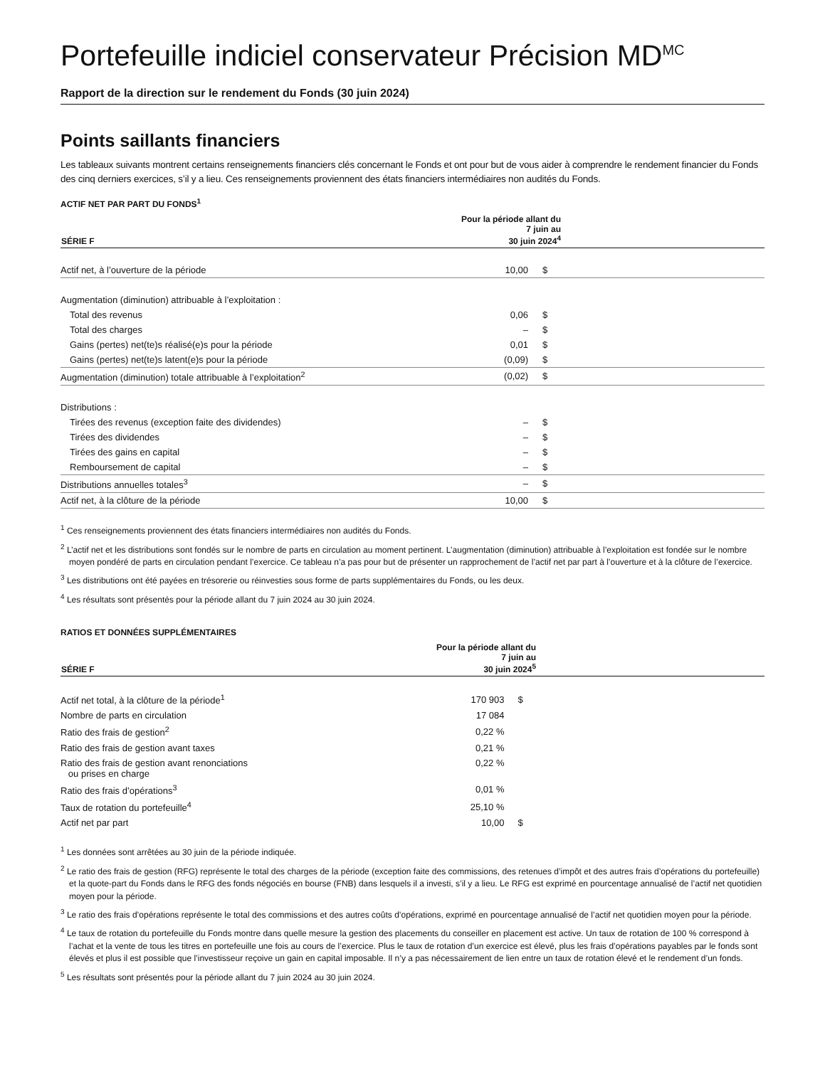Portefeuille indiciel conservateur Précision MD<sup>MC</sup>
Rapport de la direction sur le rendement du Fonds (30 juin 2024)
Points saillants financiers
Les tableaux suivants montrent certains renseignements financiers clés concernant le Fonds et ont pour but de vous aider à comprendre le rendement financier du Fonds des cinq derniers exercices, s’il y a lieu. Ces renseignements proviennent des états financiers intermédiaires non audités du Fonds.
ACTIF NET PAR PART DU FONDS<sup>1</sup>
| SÉRIE F | Pour la période allant du 7 juin au 30 juin 2024<sup>4</sup> | | |
| --- | --- | --- | --- |
| Actif net, à l’ouverture de la période | 10,00 | $ | |
| Augmentation (diminution) attribuable à l’exploitation : | | | |
| Total des revenus | 0,06 | $ | |
| Total des charges | – | $ | |
| Gains (pertes) net(te)s réalisé(e)s pour la période | 0,01 | $ | |
| Gains (pertes) net(te)s latent(e)s pour la période | (0,09) | $ | |
| Augmentation (diminution) totale attribuable à l’exploitation<sup>2</sup> | (0,02) | $ | |
| Distributions : | | | |
| Tirées des revenus (exception faite des dividendes) | – | $ | |
| Tirées des dividendes | – | $ | |
| Tirées des gains en capital | – | $ | |
| Remboursement de capital | – | $ | |
| Distributions annuelles totales<sup>3</sup> | – | $ | |
| Actif net, à la clôture de la période | 10,00 | $ | |
<sup>1</sup> Ces renseignements proviennent des états financiers intermédiaires non audités du Fonds.
<sup>2</sup> L’actif net et les distributions sont fondés sur le nombre de parts en circulation au moment pertinent. L’augmentation (diminution) attribuable à l’exploitation est fondée sur le nombre moyen pondéré de parts en circulation pendant l’exercice. Ce tableau n’a pas pour but de présenter un rapprochement de l’actif net par part à l’ouverture et à la clôture de l’exercice.
<sup>3</sup> Les distributions ont été payées en trésorerie ou réinvesties sous forme de parts supplémentaires du Fonds, ou les deux.
<sup>4</sup> Les résultats sont présentés pour la période allant du 7 juin 2024 au 30 juin 2024.
RATIOS ET DONNÉES SUPPLÉMENTAIRES
| SÉRIE F | Pour la période allant du 7 juin au 30 juin 2024<sup>5</sup> | | |
| --- | --- | --- | --- |
| Actif net total, à la clôture de la période<sup>1</sup> | 170 903 | $ | |
| Nombre de parts en circulation | 17 084 | | |
| Ratio des frais de gestion<sup>2</sup> | 0,22 % | | |
| Ratio des frais de gestion avant taxes | 0,21 % | | |
| Ratio des frais de gestion avant renonciations ou prises en charge | 0,22 % | | |
| Ratio des frais d’opérations<sup>3</sup> | 0,01 % | | |
| Taux de rotation du portefeuille<sup>4</sup> | 25,10 % | | |
| Actif net par part | 10,00 | $ | |
<sup>1</sup> Les données sont arrêtées au 30 juin de la période indiquée.
<sup>2</sup> Le ratio des frais de gestion (RFG) représente le total des charges de la période (exception faite des commissions, des retenues d’impôt et des autres frais d’opérations du portefeuille) et la quote-part du Fonds dans le RFG des fonds négociés en bourse (FNB) dans lesquels il a investi, s’il y a lieu. Le RFG est exprimé en pourcentage annualisé de l’actif net quotidien moyen pour la période.
<sup>3</sup> Le ratio des frais d’opérations représente le total des commissions et des autres coûts d’opérations, exprimé en pourcentage annualisé de l’actif net quotidien moyen pour la période.
<sup>4</sup> Le taux de rotation du portefeuille du Fonds montre dans quelle mesure la gestion des placements du conseiller en placement est active. Un taux de rotation de 100 % correspond à l’achat et la vente de tous les titres en portefeuille une fois au cours de l’exercice. Plus le taux de rotation d’un exercice est élevé, plus les frais d’opérations payables par le fonds sont élevés et plus il est possible que l’investisseur reçoive un gain en capital imposable. Il n’y a pas nécessairement de lien entre un taux de rotation élevé et le rendement d’un fonds.
<sup>5</sup> Les résultats sont présentés pour la période allant du 7 juin 2024 au 30 juin 2024.